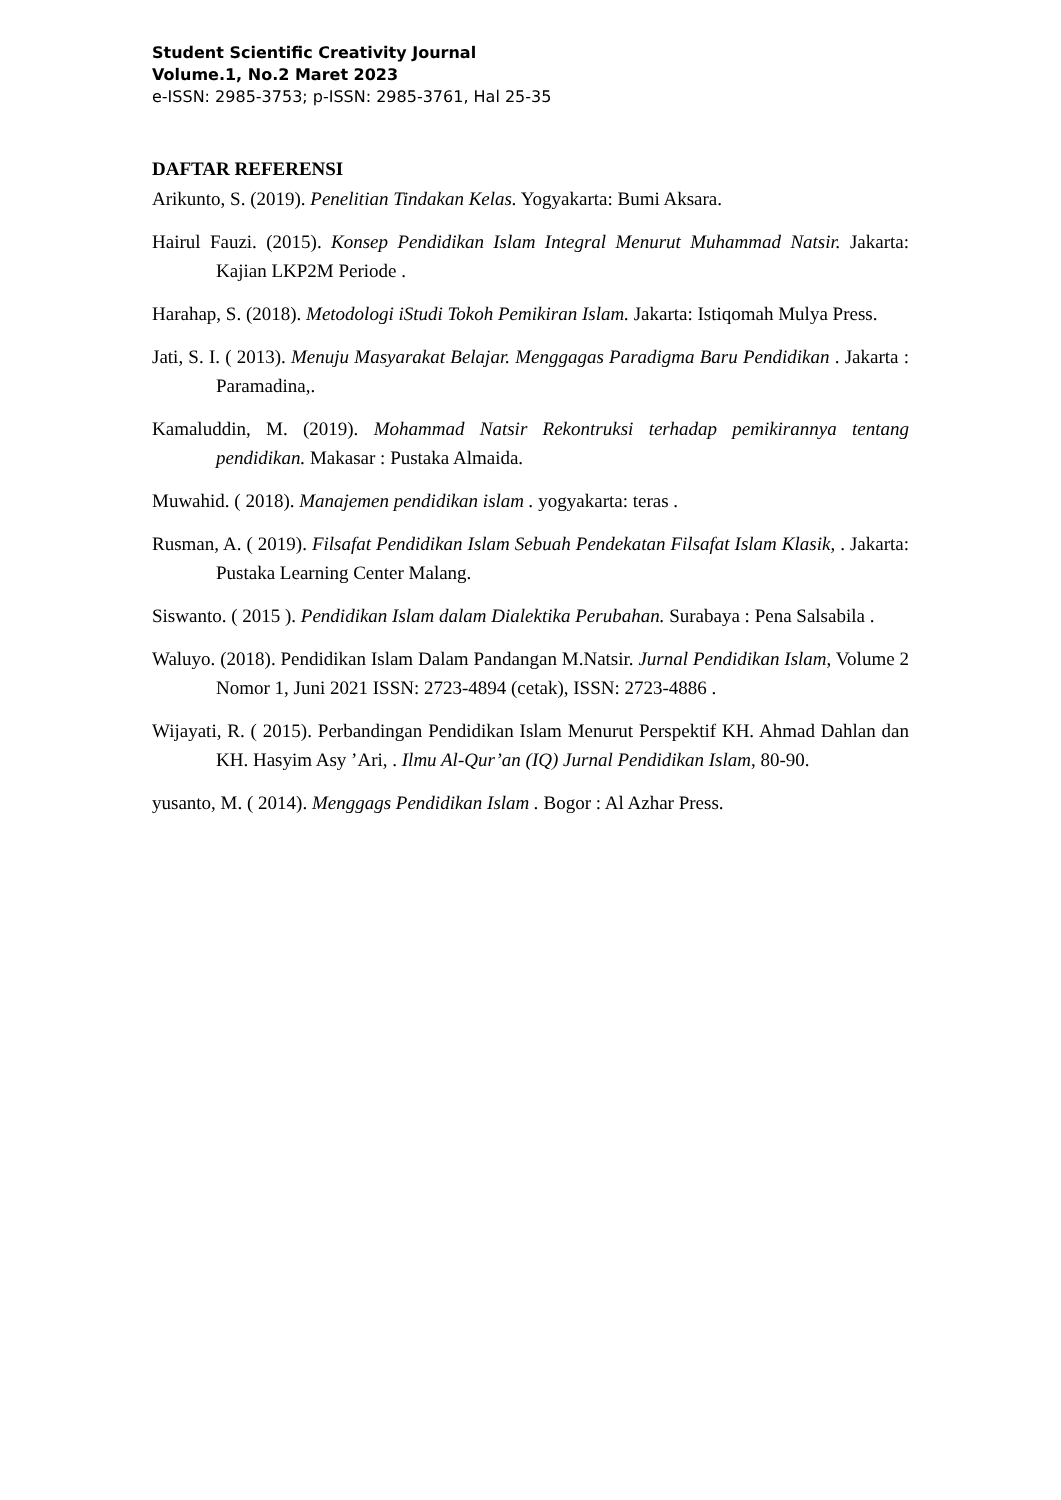Student Scientific Creativity Journal
Volume.1, No.2 Maret 2023
e-ISSN: 2985-3753; p-ISSN: 2985-3761, Hal 25-35
DAFTAR REFERENSI
Arikunto, S. (2019). Penelitian Tindakan Kelas. Yogyakarta: Bumi Aksara.
Hairul Fauzi. (2015). Konsep Pendidikan Islam Integral Menurut Muhammad Natsir. Jakarta: Kajian LKP2M Periode .
Harahap, S. (2018). Metodologi iStudi Tokoh Pemikiran Islam. Jakarta: Istiqomah Mulya Press.
Jati, S. I. ( 2013). Menuju Masyarakat Belajar. Menggagas Paradigma Baru Pendidikan . Jakarta : Paramadina,.
Kamaluddin, M. (2019). Mohammad Natsir Rekontruksi terhadap pemikirannya tentang pendidikan. Makasar : Pustaka Almaida.
Muwahid. ( 2018). Manajemen pendidikan islam . yogyakarta: teras .
Rusman, A. ( 2019). Filsafat Pendidikan Islam Sebuah Pendekatan Filsafat Islam Klasik, . Jakarta: Pustaka Learning Center Malang.
Siswanto. ( 2015 ). Pendidikan Islam dalam Dialektika Perubahan. Surabaya : Pena Salsabila .
Waluyo. (2018). Pendidikan Islam Dalam Pandangan M.Natsir. Jurnal Pendidikan Islam, Volume 2 Nomor 1, Juni 2021 ISSN: 2723-4894 (cetak), ISSN: 2723-4886 .
Wijayati, R. ( 2015). Perbandingan Pendidikan Islam Menurut Perspektif KH. Ahmad Dahlan dan KH. Hasyim Asy ’Ari, . Ilmu Al-Qur’an (IQ) Jurnal Pendidikan Islam, 80-90.
yusanto, M. ( 2014). Menggags Pendidikan Islam . Bogor : Al Azhar Press.